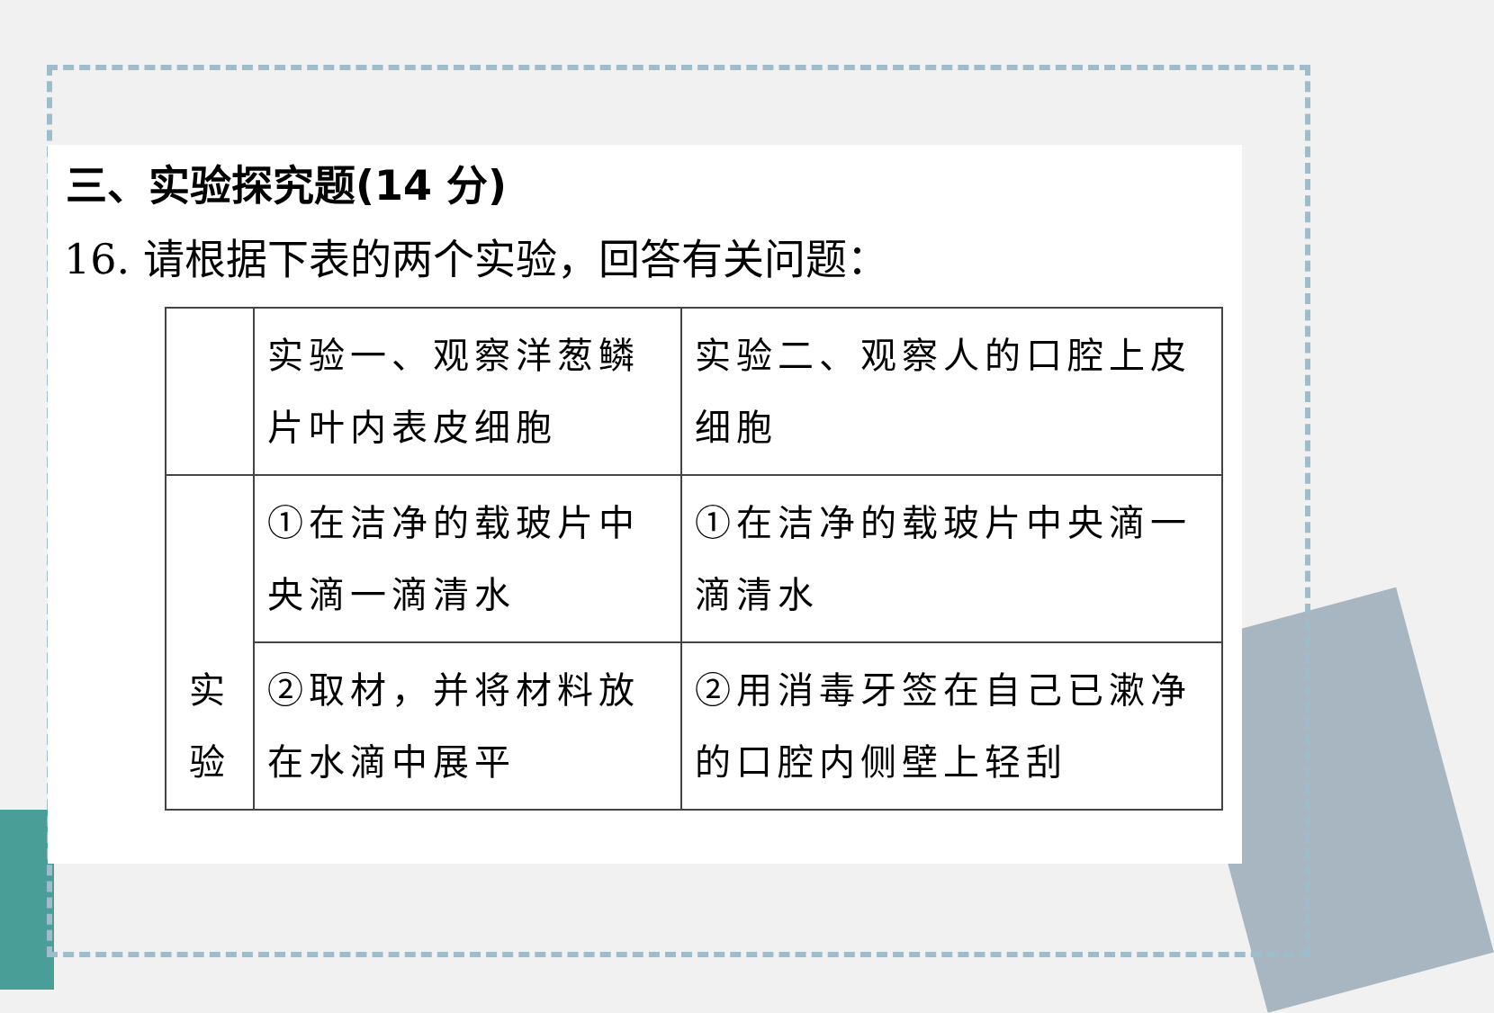三、实验探究题(14 分)
16. 请根据下表的两个实验，回答有关问题：
| | 实验一、观察洋葱鳞片叶内表皮细胞 | 实验二、观察人的口腔上皮细胞 |
| 实 验 | ①在洁净的载玻片中央滴一滴清水 | ①在洁净的载玻片中央滴一滴清水 |
| | ②取材，并将材料放在水滴中展平 | ②用消毒牙签在自己已漱净的口腔内侧壁上轻刮 |